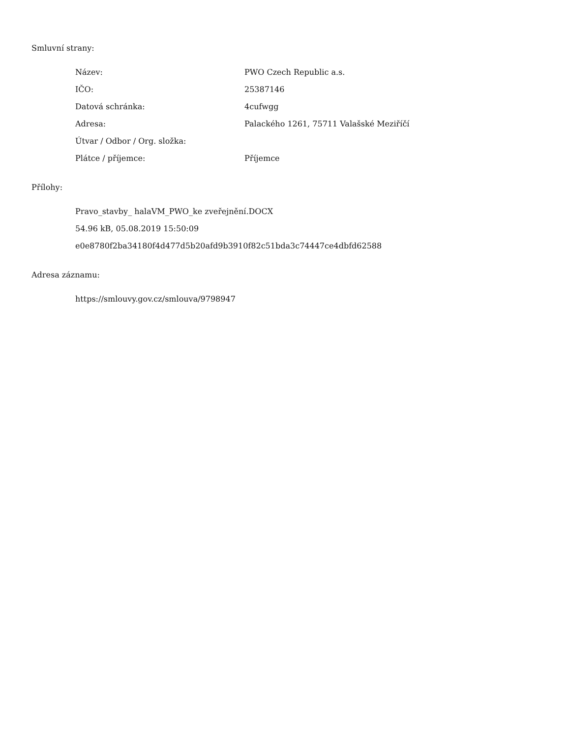Smluvní strany:
| Název: | PWO Czech Republic a.s. |
| IČO: | 25387146 |
| Datová schránka: | 4cufwgg |
| Adresa: | Palackého 1261, 75711 Valašské Meziříčí |
| Útvar / Odbor / Org. složka: | |
| Plátce / příjemce: | Příjemce |
Přílohy:
Pravo_stavby_ halaVM_PWO_ke zveřejnění.DOCX
54.96 kB, 05.08.2019 15:50:09
e0e8780f2ba34180f4d477d5b20afd9b3910f82c51bda3c74447ce4dbfd62588
Adresa záznamu:
https://smlouvy.gov.cz/smlouva/9798947